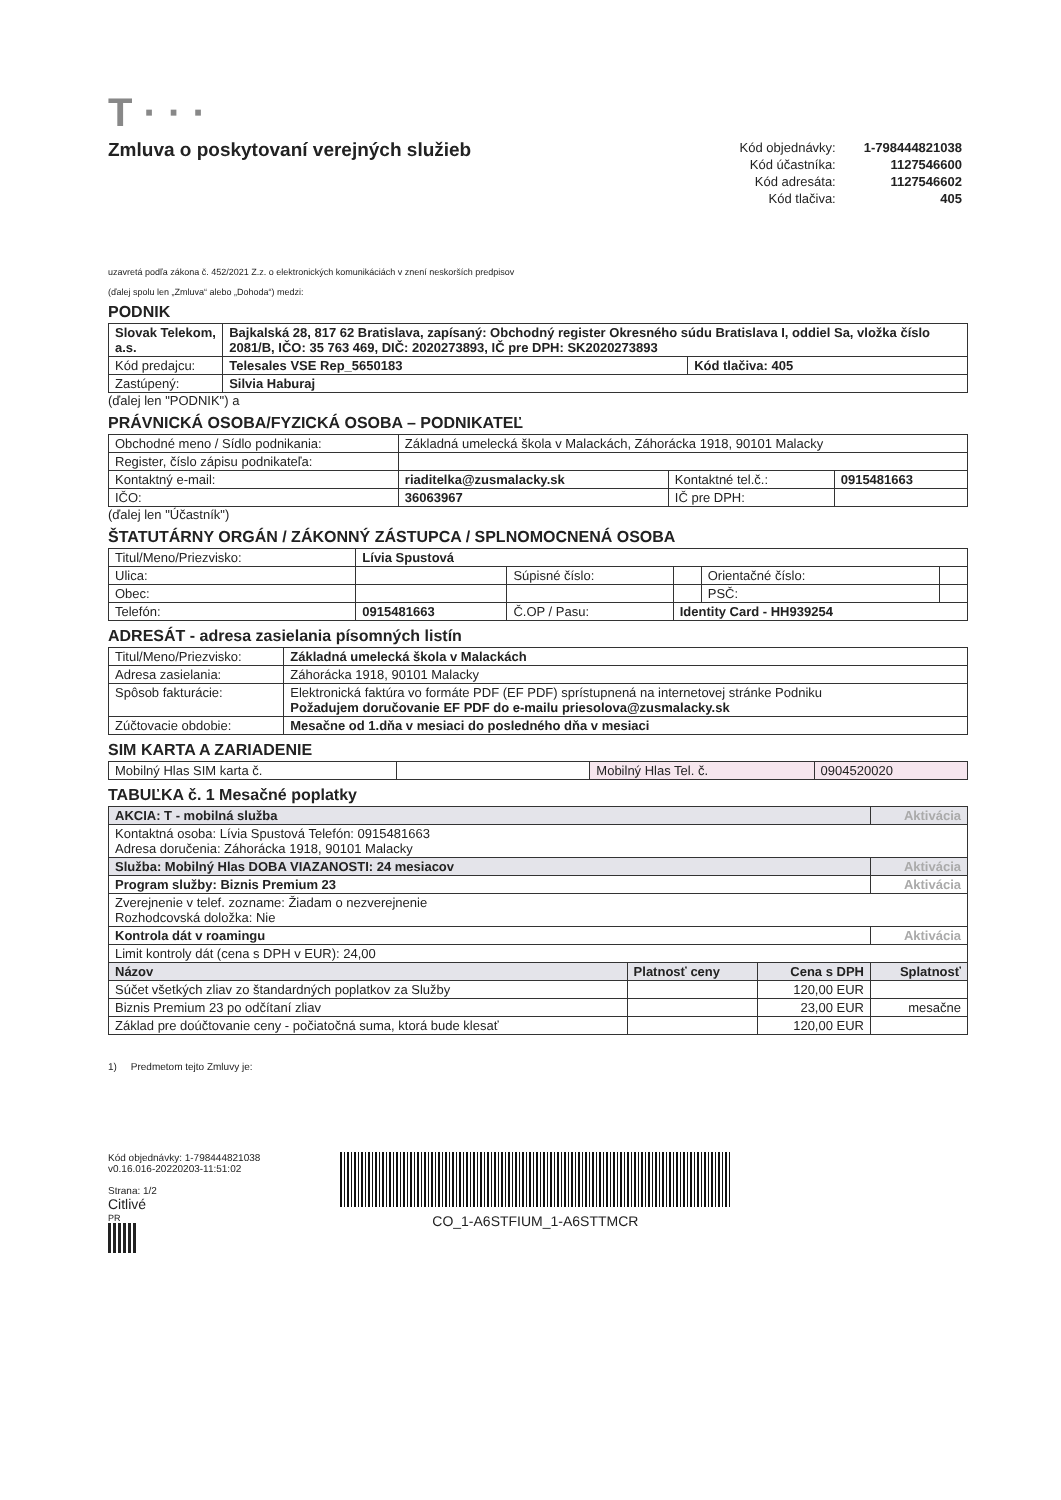T · · ·
Zmluva o poskytovaní verejných služieb
| Kód objednávky: | 1-798444821038 |
| Kód účastníka: | 1127546600 |
| Kód adresáta: | 1127546602 |
| Kód tlačiva: | 405 |
uzavretá podľa zákona č. 452/2021 Z.z. o elektronických komunikáciách v znení neskorších predpisov
(ďalej spolu len „Zmluva“ alebo „Dohoda“) medzi:
PODNIK
| Slovak Telekom, a.s. | Bajkalská 28, 817 62 Bratislava, zapísaný: Obchodný register Okresného súdu Bratislava I, oddiel Sa, vložka číslo 2081/B, IČO: 35 763 469, DIČ: 2020273893, IČ pre DPH: SK2020273893 | |
| Kód predajcu: | Telesales VSE Rep_5650183 | Kód tlačiva: 405 |
| Zastúpený: | Silvia Haburaj | |
(ďalej len "PODNIK") a
PRÁVNICKÁ OSOBA/FYZICKÁ OSOBA – PODNIKATEĽ
| Obchodné meno / Sídlo podnikania: | Základná umelecká škola v Malackách, Záhorácka 1918, 90101 Malacky | | |
| Register, číslo zápisu podnikateľa: | | | |
| Kontaktný e-mail: | riaditelka@zusmalacky.sk | Kontaktné tel.č.: | 0915481663 |
| IČO: | 36063967 | IČ pre DPH: | |
(ďalej len "Účastník")
ŠTATUTÁRNY ORGÁN / ZÁKONNÝ ZÁSTUPCA / SPLNOMOCNENÁ OSOBA
| Titul/Meno/Priezvisko: | Lívia Spustová | | | | |
| Ulica: | | Súpisné číslo: | | Orientačné číslo: | |
| Obec: | | | | PSČ: | |
| Telefón: | 0915481663 | Č.OP / Pasu: | Identity Card - HH939254 | | |
ADRESÁT - adresa zasielania písomných listín
| Titul/Meno/Priezvisko: | Základná umelecká škola v Malackách |
| Adresa zasielania: | Záhorácka 1918, 90101 Malacky |
| Spôsob fakturácie: | Elektronická faktúra vo formáte PDF (EF PDF) sprístupnená na internetovej stránke Podniku Požadujem doručovanie EF PDF do e-mailu priesolova@zusmalacky.sk |
| Zúčtovacie obdobie: | Mesačne od 1.dňa v mesiaci do posledného dňa v mesiaci |
SIM KARTA A ZARIADENIE
| Mobilný Hlas SIM karta č. | | Mobilný Hlas Tel. č. | 0904520020 |
TABUĽKA č. 1 Mesačné poplatky
| AKCIA: T - mobilná služba | | | Aktivácia |
| Kontaktná osoba: Lívia Spustová Telefón: 0915481663 Adresa doručenia: Záhorácka 1918, 90101 Malacky | | | |
| Služba: Mobilný Hlas DOBA VIAZANOSTI: 24 mesiacov | | | Aktivácia |
| Program služby: Biznis Premium 23 | | | Aktivácia |
| Zverejnenie v telef. zozname: Žiadam o nezverejnenie Rozhodcovská doložka: Nie | | | |
| Kontrola dát v roamingu | | | Aktivácia |
| Limit kontroly dát (cena s DPH v EUR): 24,00 | | | |
| Názov | Platnosť ceny | Cena s DPH | Splatnosť |
| Súčet všetkých zliav zo štandardných poplatkov za Služby | | 120,00 EUR | |
| Biznis Premium 23 po odčítaní zliav | | 23,00 EUR | mesačne |
| Základ pre doúčtovanie ceny - počiatočná suma, ktorá bude klesať | | 120,00 EUR | |
1) Predmetom tejto Zmluvy je:
Kód objednávky: 1-798444821038
v0.16.016-20220203-11:51:02
Strana: 1/2
Citlivé
PR
CO_1-A6STFIUM_1-A6STTMCR